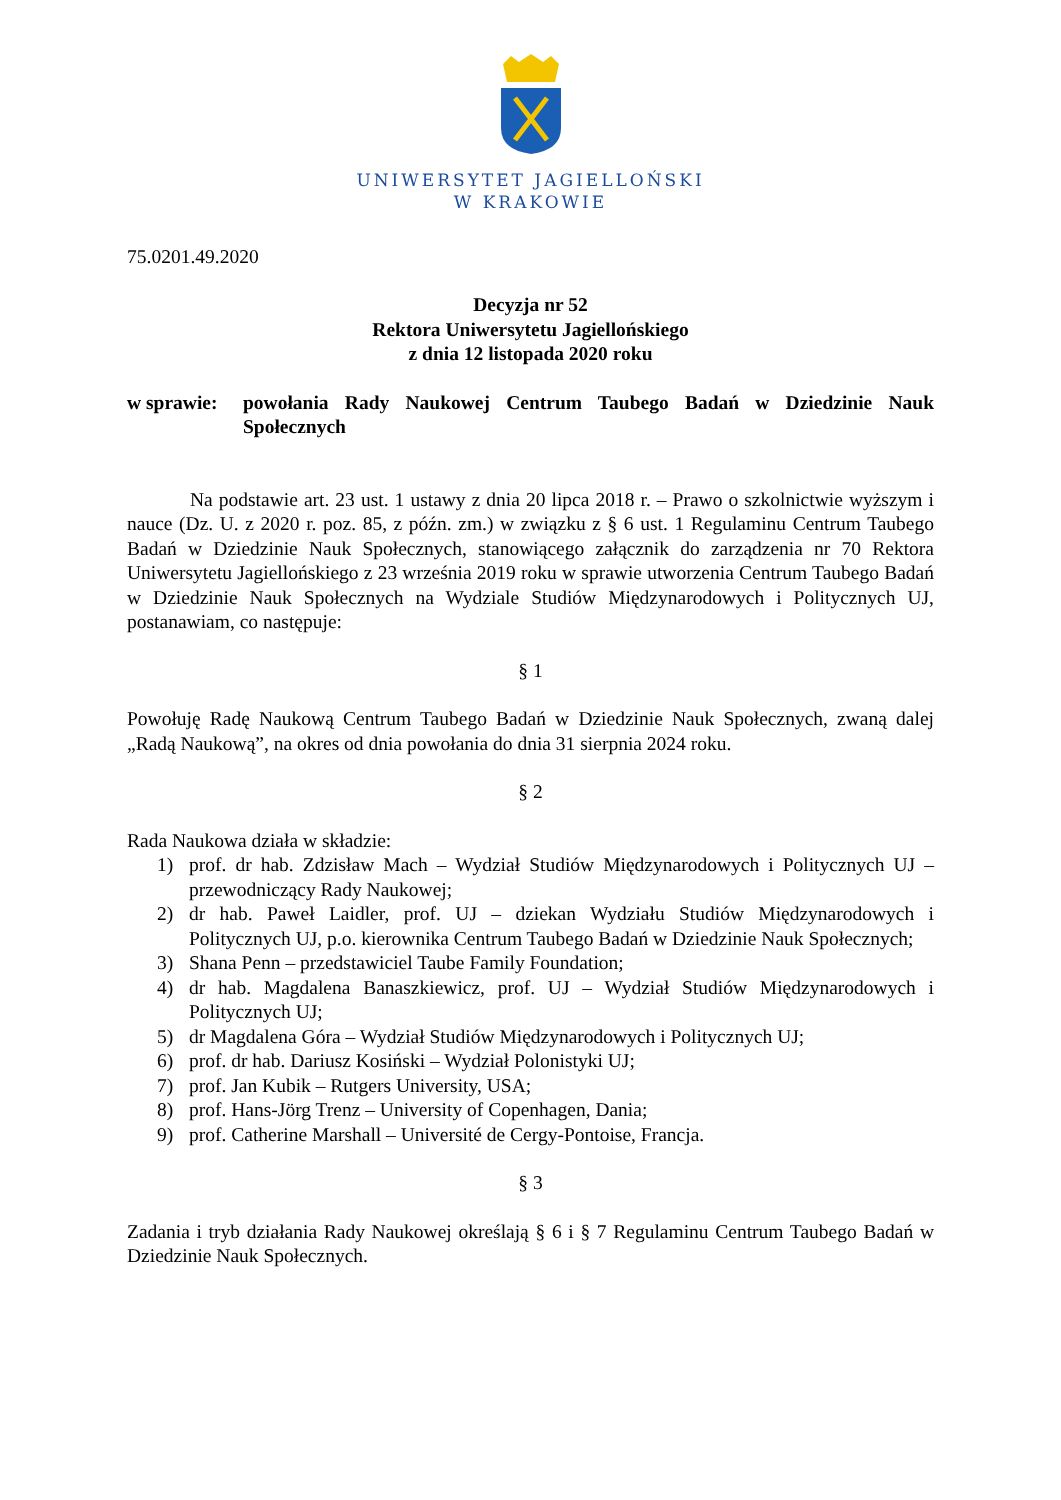UNIWERSYTET JAGIELLOŃSKI
W KRAKOWIE
75.0201.49.2020
Decyzja nr 52
Rektora Uniwersytetu Jagiellońskiego
z dnia 12 listopada 2020 roku
w sprawie:
powołania Rady Naukowej Centrum Taubego Badań w Dziedzinie Nauk Społecznych
Na podstawie art. 23 ust. 1 ustawy z dnia 20 lipca 2018 r. – Prawo o szkolnictwie wyższym i nauce (Dz. U. z 2020 r. poz. 85, z późn. zm.) w związku z § 6 ust. 1 Regulaminu Centrum Taubego Badań w Dziedzinie Nauk Społecznych, stanowiącego załącznik do zarządzenia nr 70 Rektora Uniwersytetu Jagiellońskiego z 23 września 2019 roku w sprawie utworzenia Centrum Taubego Badań w Dziedzinie Nauk Społecznych na Wydziale Studiów Międzynarodowych i Politycznych UJ, postanawiam, co następuje:
§ 1
Powołuję Radę Naukową Centrum Taubego Badań w Dziedzinie Nauk Społecznych, zwaną dalej „Radą Naukową”, na okres od dnia powołania do dnia 31 sierpnia 2024 roku.
§ 2
Rada Naukowa działa w składzie:
1) prof. dr hab. Zdzisław Mach – Wydział Studiów Międzynarodowych i Politycznych UJ – przewodniczący Rady Naukowej;
2) dr hab. Paweł Laidler, prof. UJ – dziekan Wydziału Studiów Międzynarodowych i Politycznych UJ, p.o. kierownika Centrum Taubego Badań w Dziedzinie Nauk Społecznych;
3) Shana Penn – przedstawiciel Taube Family Foundation;
4) dr hab. Magdalena Banaszkiewicz, prof. UJ – Wydział Studiów Międzynarodowych i Politycznych UJ;
5) dr Magdalena Góra – Wydział Studiów Międzynarodowych i Politycznych UJ;
6) prof. dr hab. Dariusz Kosiński – Wydział Polonistyki UJ;
7) prof. Jan Kubik – Rutgers University, USA;
8) prof. Hans-Jörg Trenz – University of Copenhagen, Dania;
9) prof. Catherine Marshall – Université de Cergy-Pontoise, Francja.
§ 3
Zadania i tryb działania Rady Naukowej określają § 6 i § 7 Regulaminu Centrum Taubego Badań w Dziedzinie Nauk Społecznych.